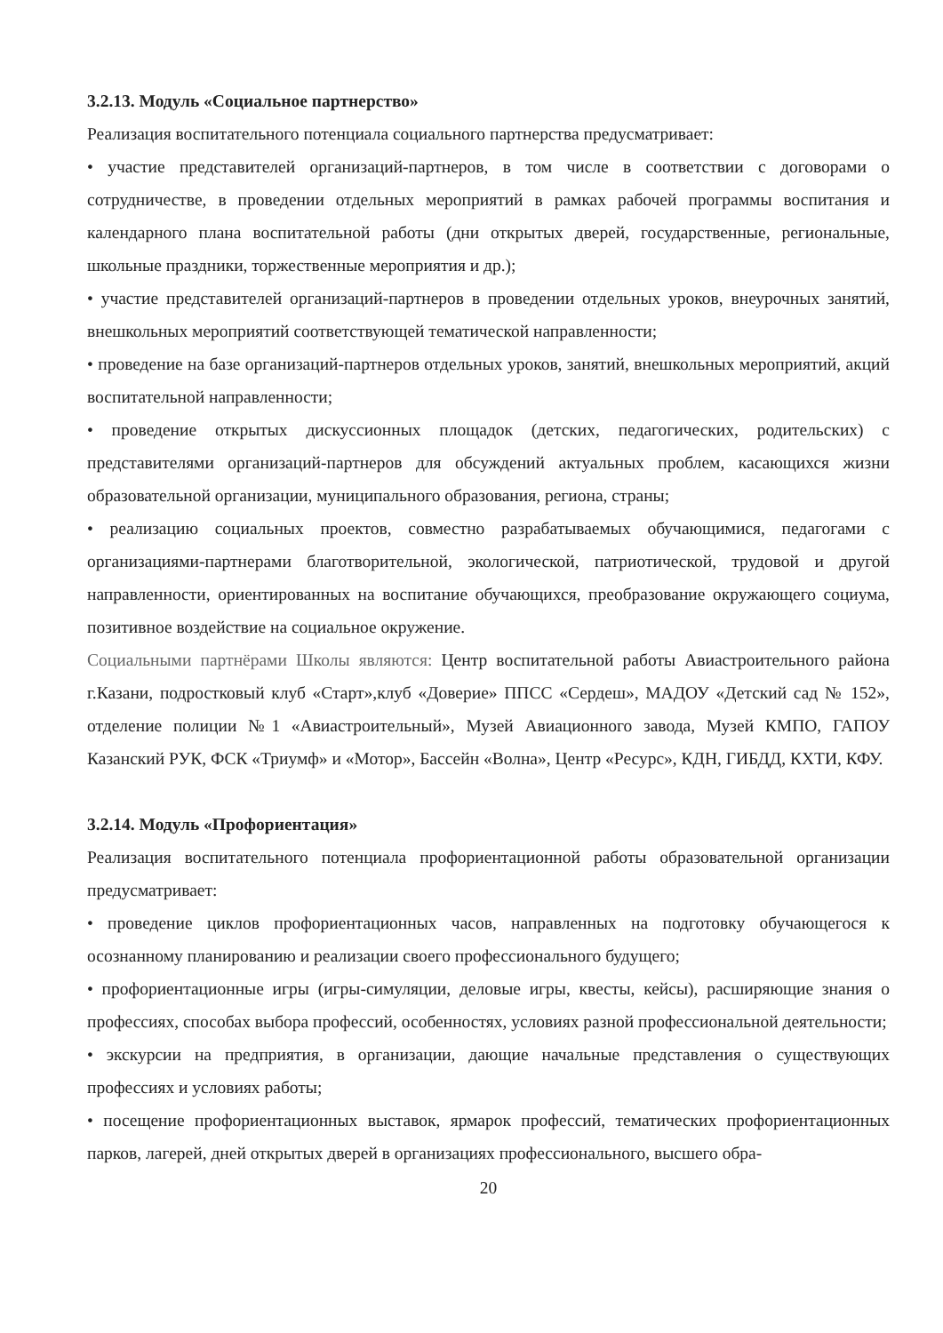3.2.13. Модуль «Социальное партнерство»
Реализация воспитательного потенциала социального партнерства предусматривает:
• участие представителей организаций-партнеров, в том числе в соответствии с договорами о сотрудничестве, в проведении отдельных мероприятий в рамках рабочей программы воспитания и календарного плана воспитательной работы (дни открытых дверей, государственные, региональные, школьные праздники, торжественные мероприятия и др.);
• участие представителей организаций-партнеров в проведении отдельных уроков, внеурочных занятий, внешкольных мероприятий соответствующей тематической направленности;
• проведение на базе организаций-партнеров отдельных уроков, занятий, внешкольных мероприятий, акций воспитательной направленности;
• проведение открытых дискуссионных площадок (детских, педагогических, родительских) с представителями организаций-партнеров для обсуждений актуальных проблем, касающихся жизни образовательной организации, муниципального образования, региона, страны;
• реализацию социальных проектов, совместно разрабатываемых обучающимися, педагогами с организациями-партнерами благотворительной, экологической, патриотической, трудовой и другой направленности, ориентированных на воспитание обучающихся, преобразование окружающего социума, позитивное воздействие на социальное окружение.
Социальными партнёрами Школы являются: Центр воспитательной работы Авиастроительного района г.Казани, подростковый клуб «Старт»,клуб «Доверие» ППСС «Сердеш», МАДОУ «Детский сад № 152», отделение полиции №1 «Авиастроительный», Музей Авиационного завода, Музей КМПО, ГАПОУ Казанский РУК, ФСК «Триумф» и «Мотор», Бассейн «Волна», Центр «Ресурс», КДН, ГИБДД, КХТИ, КФУ.
3.2.14. Модуль «Профориентация»
Реализация воспитательного потенциала профориентационной работы образовательной организации предусматривает:
• проведение циклов профориентационных часов, направленных на подготовку обучающегося к осознанному планированию и реализации своего профессионального будущего;
• профориентационные игры (игры-симуляции, деловые игры, квесты, кейсы), расширяющие знания о профессиях, способах выбора профессий, особенностях, условиях разной профессиональной деятельности;
• экскурсии на предприятия, в организации, дающие начальные представления о существующих профессиях и условиях работы;
• посещение профориентационных выставок, ярмарок профессий, тематических профориентационных парков, лагерей, дней открытых дверей в организациях профессионального, высшего обра-
20